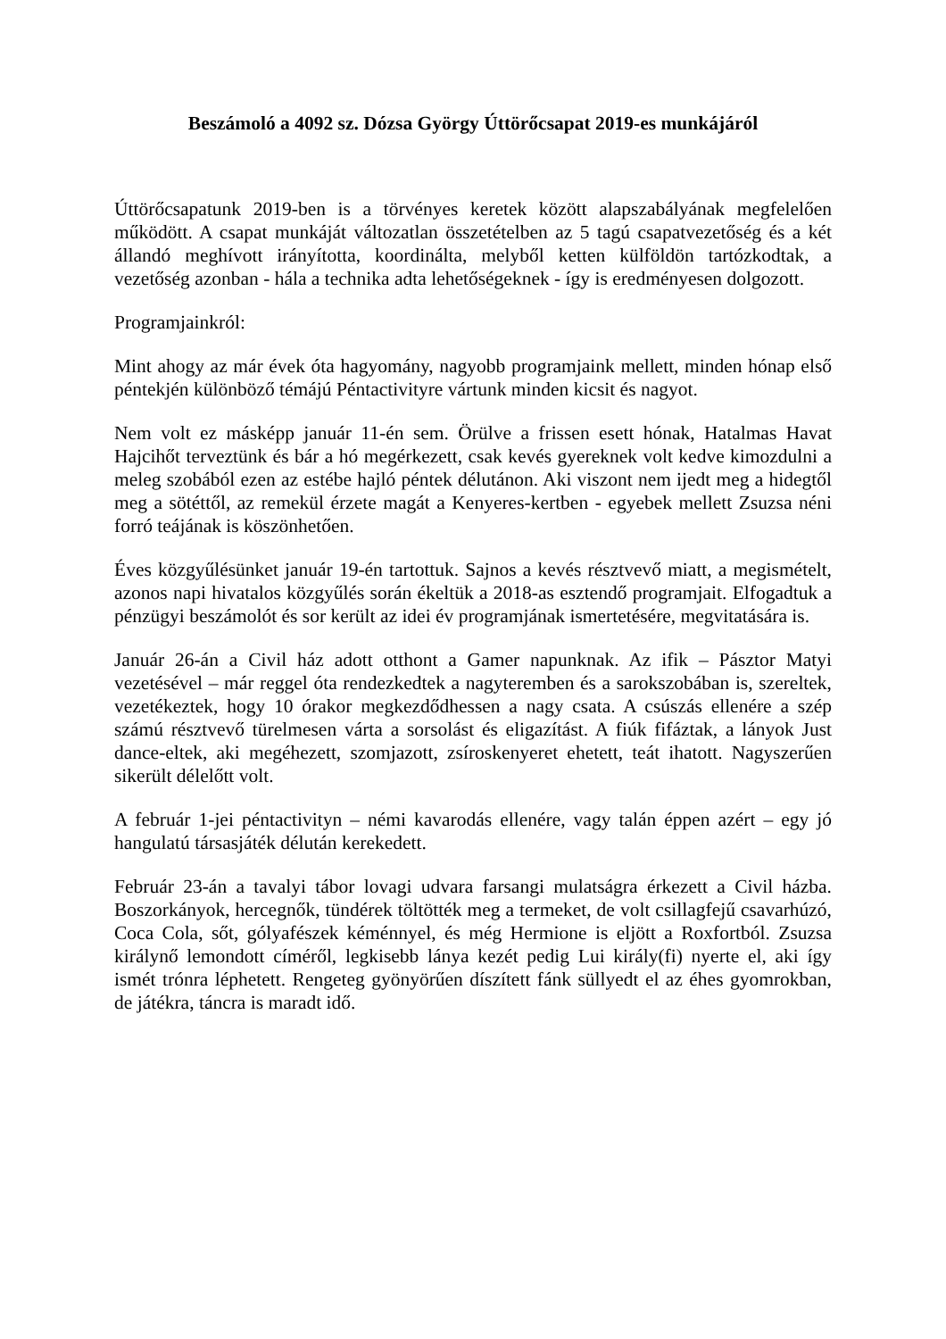Beszámoló a 4092 sz. Dózsa György Úttörőcsapat 2019-es munkájáról
Úttörőcsapatunk 2019-ben is a törvényes keretek között alapszabályának megfelelően működött. A csapat munkáját változatlan összetételben az 5 tagú csapatvezetőség és a két állandó meghívott irányította, koordinálta, melyből ketten külföldön tartózkodtak, a vezetőség azonban - hála a technika adta lehetőségeknek - így is eredményesen dolgozott.
Programjainkról:
Mint ahogy az már évek óta hagyomány, nagyobb programjaink mellett, minden hónap első péntekjén különböző témájú Péntactivityre vártunk minden kicsit és nagyot.
Nem volt ez másképp január 11-én sem. Örülve a frissen esett hónak, Hatalmas Havat Hajcihőt terveztünk és bár a hó megérkezett, csak kevés gyereknek volt kedve kimozdulni a meleg szobából ezen az estébe hajló péntek délutánon. Aki viszont nem ijedt meg a hidegtől meg a sötéttől, az remekül érzete magát a Kenyeres-kertben - egyebek mellett Zsuzsa néni forró teájának is köszönhetően.
Éves közgyűlésünket január 19-én tartottuk. Sajnos a kevés résztvevő miatt, a megismételt, azonos napi hivatalos közgyűlés során ékeltük a 2018-as esztendő programjait. Elfogadtuk a pénzügyi beszámolót és sor került az idei év programjának ismertetésére, megvitatására is.
Január 26-án a Civil ház adott otthont a Gamer napunknak. Az ifik – Pásztor Matyi vezetésével – már reggel óta rendezkedtek a nagyteremben és a sarokszobában is, szereltek, vezetékeztek, hogy 10 órakor megkezdődhessen a nagy csata. A csúszás ellenére a szép számú résztvevő türelmesen várta a sorsolást és eligazítást. A fiúk fifáztak, a lányok Just dance-eltek, aki megéhezett, szomjazott, zsíroskenyeret ehetett, teát ihatott. Nagyszerűen sikerült délelőtt volt.
A február 1-jei péntactivityn – némi kavarodás ellenére, vagy talán éppen azért – egy jó hangulatú társasjáték délután kerekedett.
Február 23-án a tavalyi tábor lovagi udvara farsangi mulatságra érkezett a Civil házba. Boszorkányok, hercegnők, tündérek töltötték meg a termeket, de volt csillagfejű csavarhúzó, Coca Cola, sőt, gólyafészek kéménnyel, és még Hermione is eljött a Roxfortból. Zsuzsa királynő lemondott címéről, legkisebb lánya kezét pedig Lui király(fi) nyerte el, aki így ismét trónra léphetett. Rengeteg gyönyörűen díszített fánk süllyedt el az éhes gyomrokban, de játékra, táncra is maradt idő.